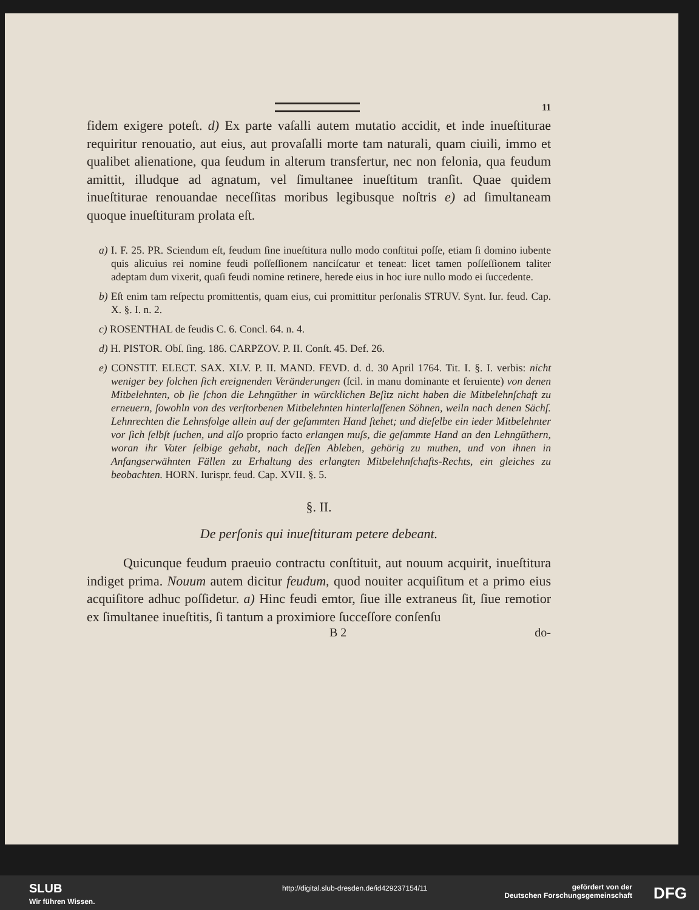11
fidem exigere poteſt. d) Ex parte vaſalli autem mutatio accidit, et inde inueſtiturae requiritur renouatio, aut eius, aut provaſalli morte tam naturali, quam ciuili, immo et qualibet alienatione, qua ſeudum in alterum transfertur, nec non felonia, qua feudum amittit, illudque ad agnatum, vel ſimultanee inueſtitum tranſit. Quae quidem inueſtiturae renouandae neceſſitas moribus legibusque noſtris e) ad ſimultaneam quoque inueſtituram prolata eſt.
a) I. F. 25. PR. Sciendum eſt, feudum ſine inueſtitura nullo modo conſtitui poſſe, etiam ſi domino iubente quis alicuius rei nomine feudi poſſeſſionem nanciſcatur et teneat: licet tamen poſſeſſionem taliter adeptam dum vixerit, quaſi feudi nomine retinere, herede eius in hoc iure nullo modo ei ſuccedente.
b) Eſt enim tam reſpectu promittentis, quam eius, cui promittitur perſonalis STRUV. Synt. Iur. feud. Cap. X. §. I. n. 2.
c) ROSENTHAL de feudis C. 6. Concl. 64. n. 4.
d) H. PISTOR. Obſ. ſing. 186. CARPZOV. P. II. Conſt. 45. Def. 26.
e) CONSTIT. ELECT. SAX. XLV. P. II. MAND. FEVD. d. d. 30 April 1764. Tit. I. §. I. verbis: nicht weniger bey ſolchen ſich ereignenden Veränderungen (ſcil. in manu dominante et ſeruiente) von denen Mitbelehnten, ob ſie ſchon die Lehngüther in würcklichen Beſitz nicht haben die Mitbelehnſchaft zu erneuern, ſowohln von des verſtorbenen Mitbelehnten hinterlaſſenen Söhnen, weiln nach denen Sächſ. Lehnrechten die Lehnsfolge allein auf der geſammten Hand ſtehet; und dieſelbe ein ieder Mitbelehnter vor ſich ſelbſt ſuchen, und alſo proprio facto erlangen muſs, die geſammte Hand an den Lehngüthern, woran ihr Vater ſelbige gehabt, nach deſſen Ableben, gehörig zu muthen, und von ihnen in Anfangserwähnten Fällen zu Erhaltung des erlangten Mitbelehnſchafts-Rechts, ein gleiches zu beobachten. HORN. Iurispr. feud. Cap. XVII. §. 5.
§. II.
De perſonis qui inueſtituram petere debeant.
Quicunque feudum praeuio contractu conſtituit, aut nouum acquirit, inueſtitura indiget prima. Nouum autem dicitur feudum, quod nouiter acquiſitum et a primo eius acquiſitore adhuc poſſidetur. a) Hinc feudi emtor, ſiue ille extraneus ſit, ſiue remotior ex ſimultanee inueſtitis, ſi tantum a proximiore ſucceſſore conſenſu
B 2 do-
SLUB
Wir führen Wissen.
http://digital.slub-dresden.de/id429237154/11
gefördert von der
Deutschen Forschungsgemeinschaft
DFG